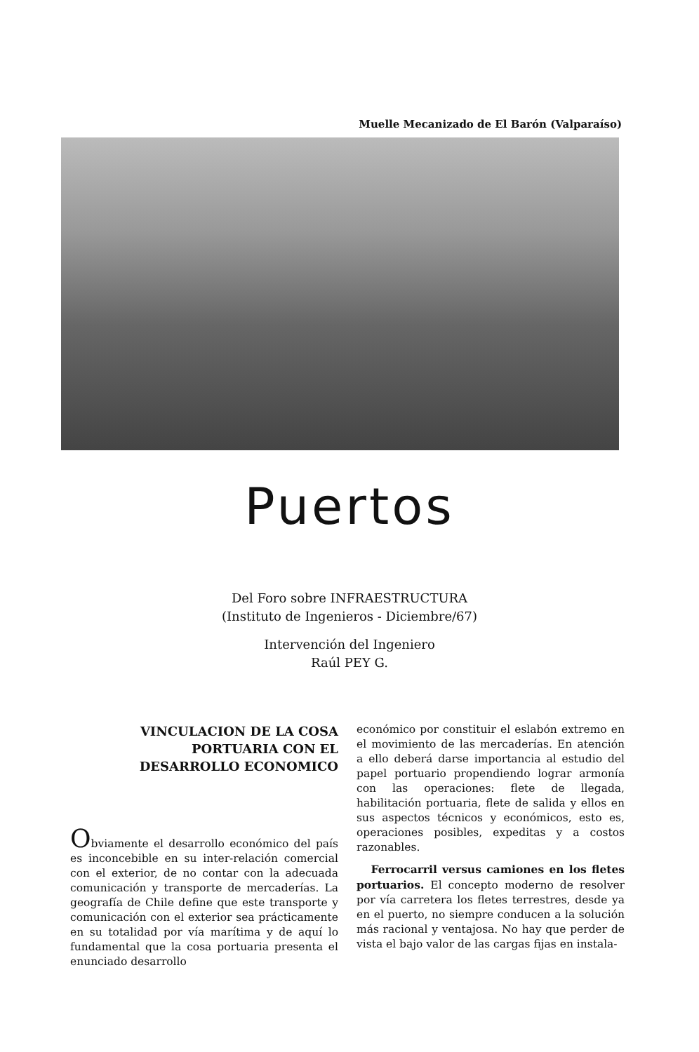Muelle Mecanizado de El Barón (Valparaíso)
Puertos
Del Foro sobre INFRAESTRUCTURA
(Instituto de Ingenieros - Diciembre/67)
Intervención del Ingeniero
Raúl PEY G.
VINCULACION DE LA COSA
PORTUARIA CON EL
DESARROLLO ECONOMICO
Obviamente el desarrollo económico del país es inconcebible en su inter-relación comercial con el exterior, de no contar con la adecuada comunicación y transporte de mercaderías. La geografía de Chile define que este transporte y comunicación con el exterior sea prácticamente en su totalidad por vía marítima y de aquí lo fundamental que la cosa portuaria presenta el enunciado desarrollo
económico por constituir el eslabón extremo en el movimiento de las mercaderías. En atención a ello deberá darse importancia al estudio del papel portuario propendiendo lograr armonía con las operaciones: flete de llegada, habilitación portuaria, flete de salida y ellos en sus aspectos técnicos y económicos, esto es, operaciones posibles, expeditas y a costos razonables.
Ferrocarril versus camiones en los fletes portuarios. El concepto moderno de resolver por vía carretera los fletes terrestres, desde ya en el puerto, no siempre conducen a la solución más racional y ventajosa. No hay que perder de vista el bajo valor de las cargas fijas en instala-